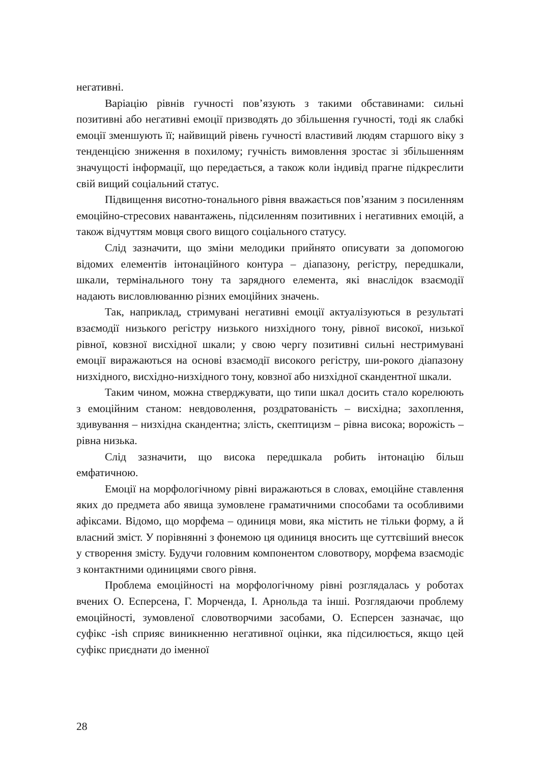негативні.
Варіацію рівнів гучності пов’язують з такими обставинами: сильні позитивні або негативні емоції призводять до збільшення гучності, тоді як слабкі емоції зменшують її; найвищий рівень гучності властивий людям старшого віку з тенденцією зниження в похилому; гучність вимовлення зростає зі збільшенням значущості інформації, що передається, а також коли індивід прагне підкреслити свій вищий соціальний статус.
Підвищення висотно-тонального рівня вважається пов’язаним з посиленням емоційно-стресових навантажень, підсиленням позитивних і негативних емоцій, а також відчуттям мовця свого вищого соціального статусу.
Слід зазначити, що зміни мелодики прийнято описувати за допомогою відомих елементів інтонаційного контура – діапазону, регістру, передшкали, шкали, термінального тону та зарядного елемента, які внаслідок взаємодії надають висловлюванню різних емоційних значень.
Так, наприклад, стримувані негативні емоції актуалізуються в результаті взаємодії низького регістру низького низхідного тону, рівної високої, низької рівної, ковзної висхідної шкали; у свою чергу позитивні сильні нестримувані емоції виражаються на основі взаємодії високого регістру, ши-рокого діапазону низхідного, висхідно-низхідного тону, ковзної або низхідної скандентної шкали.
Таким чином, можна стверджувати, що типи шкал досить стало корелюють з емоційним станом: невдоволення, роздратованість – висхідна; захоплення, здивування – низхідна скандентна; злість, скептицизм – рівна висока; ворожість – рівна низька.
Слід зазначити, що висока передшкала робить інтонацію більш емфатичною.
Емоції на морфологічному рівні виражаються в словах, емоційне ставлення яких до предмета або явища зумовлене граматичними способами та особливими афіксами. Відомо, що морфема – одиниця мови, яка містить не тільки форму, а й власний зміст. У порівнянні з фонемою ця одиниця вносить ще суттєвіший внесок у створення змісту. Будучи головним компонентом словотвору, морфема взаємодіє з контактними одиницями свого рівня.
Проблема емоційності на морфологічному рівні розглядалась у роботах вчених О. Есперсена, Г. Морченда, І. Арнольда та інші. Розглядаючи проблему емоційності, зумовленої словотворчими засобами, О. Есперсен зазначає, що суфікс -ish сприяє виникненню негативної оцінки, яка підсилюється, якщо цей суфікс приєднати до іменної
28